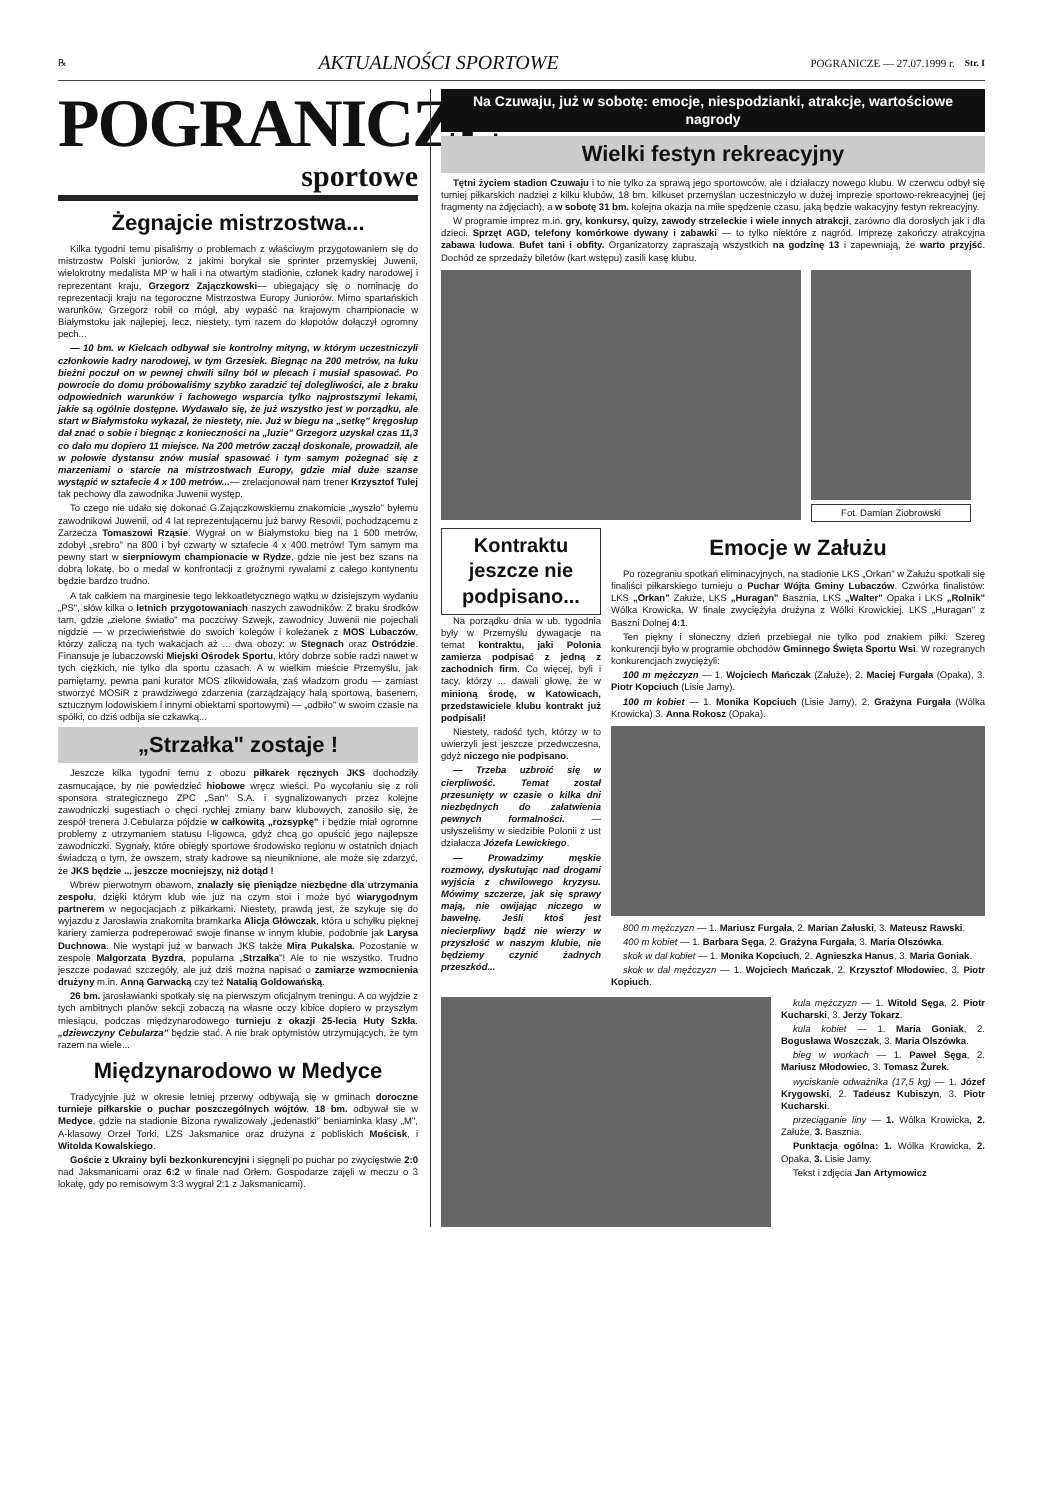℞ AKTUALNOŚCI SPORTOWE POGRANICZE — 27.07.1999 r. Str. I
POGRANICZE
sportowe
Żegnajcie mistrzostwa...
Kilka tygodni temu pisaliśmy o problemach z właściwym przygotowaniem się do mistrzostw Polski juniorów, z jakimi borykał sie sprinter przemyskiej Juwenii, wielokrotny medalista MP w hali i na otwartym stadionie, członek kadry narodowej i reprezentant kraju, Grzegorz Zajączkowski— ubiegający się o nominację do reprezentacji kraju na tegoroczne Mistrzostwa Europy Juniorów. Mimo spartańskich warunków, Grzegorz robił co mógł, aby wypaść na krajowym championacie w Białymstoku jak najlepiej, lecz, niestety, tym razem do kłopotów dołączył ogromny pech...
— 10 bm. w Kielcach odbywał sie kontrolny mityng, w którym uczestniczyli członkowie kadry narodowej, w tym Grzesiek. Biegnąc na 200 metrów, na łuku bieżni poczuł on w pewnej chwili silny ból w plecach i musiał spasować. Po powrocie do domu próbowaliśmy szybko zaradzić tej dolegliwości, ale z braku odpowiednich warunków i fachowego wsparcia tylko najprostszymi lekami, jakie są ogólnie dostępne. Wydawało się, że już wszystko jest w porządku, ale start w Białymstoku wykazał, że niestety, nie. Już w biegu na „setkę" kręgosłup dał znać o sobie i biegnąc z konieczności na „luzie" Grzegorz uzyskał czas 11,3 co dało mu dopiero 11 miejsce. Na 200 metrów zaczął doskonale, prowadził, ale w połowie dystansu znów musiał spasować i tym samym pożegnać się z marzeniami o starcie na mistrzostwach Europy, gdzie miał duże szanse wystąpić w sztafecie 4 x 100 metrów...— zrelacjonował nam trener Krzysztof Tulej tak pechowy dla zawodnika Juwenii występ.
To czego nie udało się dokonać G.Zajączkowskiemu znakomicie „wyszło" byłemu zawodnikowi Juwenii, od 4 lat reprezentującemu już barwy Resovii, pochodzącemu z Zarzecza Tomaszowi Rząsie. Wygrał on w Białymstoku bieg na 1 500 metrów, zdobył „srebro" na 800 i był czwarty w sztafecie 4 x 400 metrów! Tym samym ma pewny start w sierpniowym championacie w Rydze, gdzie nie jest bez szans na dobrą lokatę, bo o medal w konfrontacji z groźnymi rywalami z całego kontynentu będzie bardzo trudno.
A tak całkiem na marginesie tego lekkoatletycznego wątku w dzisiejszym wydaniu „PS", słów kilka o letnich przygotowaniach naszych zawodników. Z braku środków tam, gdzie „zielone światło" ma poczciwy Szwejk, zawodnicy Juwenii nie pojechali nigdzie — w przeciwieństwie do swoich kolegów i koleżanek z MOS Lubaczów, którzy zaliczą na tych wakacjach aż ... dwa obozy: w Stegnach oraz Ostródzie. Finansuje je lubaczowski Miejski Ośrodek Sportu, który dobrze sobie radzi nawet w tych ciężkich, nie tylko dla sportu czasach. A w wielkim mieście Przemyślu, jak pamiętamy, pewna pani kurator MOS zlikwidowała, zaś władzom grodu — zamiast stworzyć MOSiR z prawdziwego zdarzenia (zarządzający halą sportową, basenem, sztucznym lodowiskiem i innymi obiektami sportowymi) — „odbiło" w swoim czasie na spółki, co dziś odbija sie czkawką...
„Strzałka" zostaje !
Jeszcze kilka tygodni temu z obozu piłkarek ręcznych JKS dochodziły zasmucające, by nie powiedzieć hiobowe wręcz wieści. Po wycofaniu się z roli sponsora strategicznego ZPC „San" S.A. i sygnalizowanych przez kolejne zawodniczki sugestiach o chęci rychłej zmiany barw klubowych, zanosiło się, że zespół trenera J.Cebularza pójdzie w całkowitą „rozsypkę" i będzie miał ogromne problemy z utrzymaniem statusu I-ligowca, gdyż chcą go opuścić jego najlepsze zawodniczki. Sygnały, które obiegły sportowe środowisko regionu w ostatnich dniach świadczą o tym, że owszem, straty kadrowe są nieuniknione, ale może się zdarzyć, że JKS będzie ... jeszcze mocniejszy, niż dotąd !
Wbrew pierwotnym obawom, znalazły się pieniądze niezbędne dla utrzymania zespołu, dzięki którym klub wie już na czym stoi i może być wiarygodnym partnerem w negocjacjach z piłkarkami. Niestety, prawdą jest, że szykuje się do wyjazdu z Jarosławia znakomita bramkarka Alicja Główczak, która u schyłku pięknej kariery zamierza podreperować swoje finanse w innym klubie, podobnie jak Larysa Duchnowa. Nie wystąpi już w barwach JKS także Mira Pukalska. Pozostanie w zespole Małgorzata Byzdra, popularna „Strzałka"! Ale to nie wszystko. Trudno jeszcze podawać szczegóły, ale już dziś można napisać o zamiarze wzmocnienia drużyny m.in. Anną Garwacką czy też Natalią Goldowańską.
26 bm. jarosławianki spotkały się na pierwszym oficjalnym treningu. A co wyjdzie z tych ambitnych planów sekcji zobaczą na własne oczy kibice dopiero w przyszłym miesiącu, podczas międzynarodowego turnieju z okazji 25-lecia Huty Szkła. „dziewczyny Cebularza" będzie stać. A nie brak optymistów utrzymujących, że tym razem na wiele...
Międzynarodowo w Medyce
Tradycyjnie już w okresie letniej przerwy odbywają się w gminach doroczne turnieje piłkarskie o puchar poszczególnych wójtów. 18 bm. odbywał sie w Medyce, gdzie na stadionie Bizona rywalizowały „jedenastki" beniaminka klasy „M", A-klasowy Orzeł Torki, LZS Jaksmanice oraz drużyna z pobliskich Mościsk, i Witolda Kowalskiego.
Goście z Ukrainy byli bezkonkurencyjni i sięgnęli po puchar po zwycięstwie 2:0 nad Jaksmanicami oraz 6:2 w finale nad Orłem. Gospodarze zajęli w meczu o 3 lokatę, gdy po remisowym 3:3 wygrał 2:1 z Jaksmanicami).
Na Czuwaju, już w sobotę: emocje, niespodzianki, atrakcje, wartościowe nagrody
Wielki festyn rekreacyjny
Tętni życiem stadion Czuwaju i to nie tylko za sprawą jego sportowców, ale i działaczy nowego klubu. W czerwcu odbył się turniej piłkarskich nadziei z kilku klubów, 18 bm. kilkuset przemyślan uczestniczyło w dużej imprezie sportowo-rekreacyjnej (jej fragmenty na zdjęciach), a w sobotę 31 bm. kolejna okazja na miłe spędzenie czasu, jaką będzie wakacyjny festyn rekreacyjny.
W programie imprez m.in. gry, konkursy, quizy, zawody strzeleckie i wiele innych atrakcji, zarówno dla dorosłych jak i dla dzieci. Sprzęt AGD, telefony komórkowe dywany i zabawki — to tylko niektóre z nagród. Imprezę zakończy atrakcyjna zabawa ludowa. Bufet tani i obfity. Organizatorzy zapraszają wszystkich na godzinę 13 i zapewniają, że warto przyjść. Dochód ze sprzedaży biletów (kart wstępu) zasili kasę klubu.
Fot. Damian Ziobrowski
Kontraktu jeszcze nie podpisano...
Na porządku dnia w ub. tygodnia były w Przemyślu dywagacje na temat kontraktu, jaki Polonia zamierza podpisać z jedną z zachodnich firm. Co więcej, byli i tacy, którzy ... dawali głowę, że w minioną środę, w Katowicach, przedstawiciele klubu kontrakt już podpisali!
Niestety, radość tych, którzy w to uwierzyli jest jeszcze przedwczesna, gdyż niczego nie podpisano.
— Trzeba uzbroić się w cierpliwość. Temat został przesunięty w czasie o kilka dni niezbędnych do załatwienia pewnych formalności. — usłyszeliśmy w siedzibie Polonii z ust działacza Józefa Lewickiego.
— Prowadzimy męskie rozmowy, dyskutując nad drogami wyjścia z chwilowego kryzysu. Mówimy szczerze, jak się sprawy mają, nie owijając niczego w bawełnę. Jeśli ktoś jest niecierpliwy bądź nie wierzy w przyszłość w naszym klubie, nie będziemy czynić żadnych przeszkód...
Emocje w Załużu
Po rozegraniu spotkań eliminacyjnych, na stadionie LKS „Orkan" w Załużu spotkali się finaliści piłkarskiego turnieju o Puchar Wójta Gminy Lubaczów. Czwórka finalistów: LKS „Orkan" Załuże, LKS „Huragan" Basznia, LKS „Walter" Opaka i LKS „Rolnik" Wólka Krowicka. W finale zwyciężyła drużyna z Wólki Krowickiej. LKS „Huragan" z Baszni Dolnej 4:1.
Ten piękny i słoneczny dzień przebiegał nie tylko pod znakiem piłki. Szereg konkurencji było w programie obchodów Gminnego Święta Sportu Wsi. W rozegranych konkurencjach zwyciężyli:
100 m mężczyzn — 1. Wojciech Mańczak (Załuże), 2. Maciej Furgała (Opaka), 3. Piotr Kopciuch (Lisie Jamy).
100 m kobiet — 1. Monika Kopciuch (Lisie Jamy), 2. Grażyna Furgała (Wólka Krowicka) 3. Anna Rokosz (Opaka).
800 m mężczyzn — 1. Mariusz Furgała, 2. Marian Załuski, 3. Mateusz Rawski.
400 m kobiet — 1. Barbara Sęga, 2. Grażyna Furgała, 3. Maria Olszówka.
skok w dal kobiet — 1. Monika Kopciuch, 2. Agnieszka Hanus, 3. Maria Goniak.
skok w dal mężczyzn — 1. Wojciech Mańczak, 2. Krzysztof Młodowiec, 3. Piotr Kopiuch.
kula mężczyzn — 1. Witold Sęga, 2. Piotr Kucharski, 3. Jerzy Tokarz.
kula kobiet — 1. Maria Goniak, 2. Bogusława Woszczak, 3. Maria Olszówka.
bieg w workach — 1. Paweł Sęga, 2. Mariusz Młodowiec, 3. Tomasz Żurek.
wyciskanie odważnika (17,5 kg) — 1. Józef Krygowski, 2. Tadeusz Kubiszyn, 3. Piotr Kucharski.
przeciąganie liny — 1. Wólka Krowicka, 2. Załuże, 3. Basznia.
Punktacja ogólna: 1. Wólka Krowicka, 2. Opaka, 3. Lisie Jamy.
Tekst i zdjęcia Jan Artymowicz